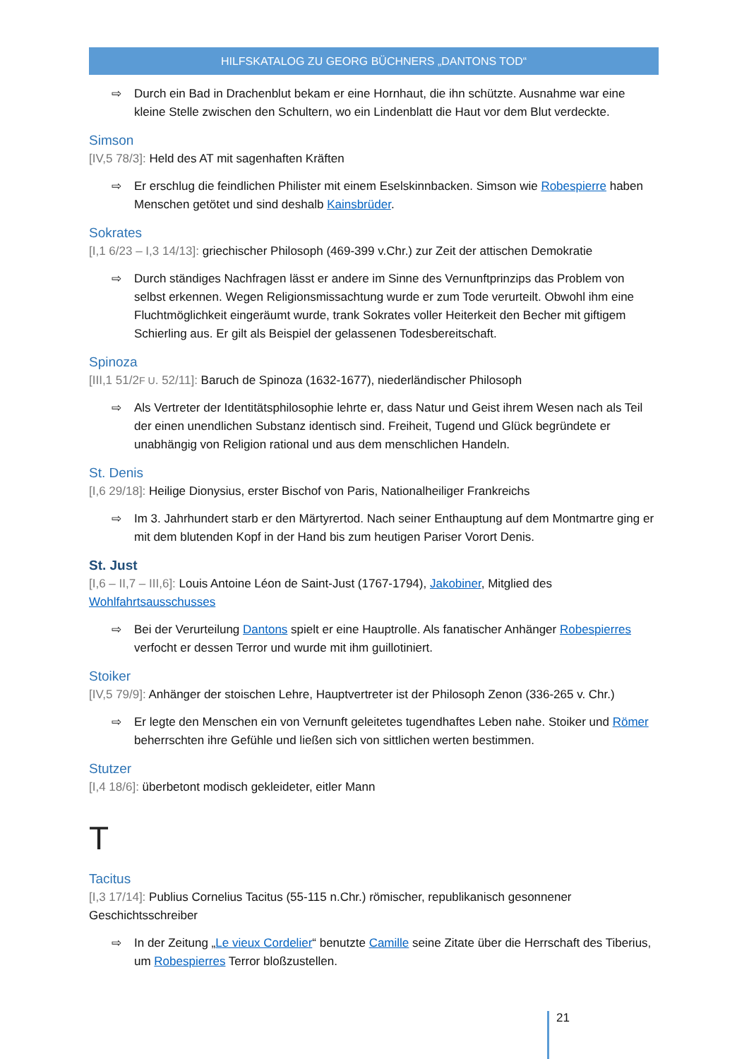HILFSKATALOG ZU GEORG BÜCHNERS „DANTONS TOD“
⇨ Durch ein Bad in Drachenblut bekam er eine Hornhaut, die ihn schützte. Ausnahme war eine kleine Stelle zwischen den Schultern, wo ein Lindenblatt die Haut vor dem Blut verdeckte.
Simson
[IV,5 78/3]: Held des AT mit sagenhaften Kräften
⇨ Er erschlug die feindlichen Philister mit einem Eselskinnbacken. Simson wie Robespierre haben Menschen getötet und sind deshalb Kainsbrüder.
Sokrates
[I,1 6/23 – I,3 14/13]: griechischer Philosoph (469-399 v.Chr.) zur Zeit der attischen Demokratie
⇨ Durch ständiges Nachfragen lässt er andere im Sinne des Vernunftprinzips das Problem von selbst erkennen. Wegen Religionsmissachtung wurde er zum Tode verurteilt. Obwohl ihm eine Fluchtmöglichkeit eingeräumt wurde, trank Sokrates voller Heiterkeit den Becher mit giftigem Schierling aus. Er gilt als Beispiel der gelassenen Todesbereitschaft.
Spinoza
[III,1 51/2F U. 52/11]: Baruch de Spinoza (1632-1677), niederländischer Philosoph
⇨ Als Vertreter der Identitätsphilosophie lehrte er, dass Natur und Geist ihrem Wesen nach als Teil der einen unendlichen Substanz identisch sind. Freiheit, Tugend und Glück begründete er unabhängig von Religion rational und aus dem menschlichen Handeln.
St. Denis
[I,6 29/18]: Heilige Dionysius, erster Bischof von Paris, Nationalheiliger Frankreichs
⇨ Im 3. Jahrhundert starb er den Märtyrertod. Nach seiner Enthauptung auf dem Montmartre ging er mit dem blutenden Kopf in der Hand bis zum heutigen Pariser Vorort Denis.
St. Just
[I,6 – II,7 – III,6]: Louis Antoine Léon de Saint-Just (1767-1794), Jakobiner, Mitglied des Wohlfahrtsausschusses
⇨ Bei der Verurteilung Dantons spielt er eine Hauptrolle. Als fanatischer Anhänger Robespierres verfocht er dessen Terror und wurde mit ihm guillotiniert.
Stoiker
[IV,5 79/9]: Anhänger der stoischen Lehre, Hauptvertreter ist der Philosoph Zenon (336-265 v. Chr.)
⇨ Er legte den Menschen ein von Vernunft geleitetes tugendhaftes Leben nahe. Stoiker und Römer beherrschten ihre Gefühle und ließen sich von sittlichen werten bestimmen.
Stutzer
[I,4 18/6]: überbetont modisch gekleideter, eitler Mann
T
Tacitus
[I,3 17/14]: Publius Cornelius Tacitus (55-115 n.Chr.) römischer, republikanisch gesonnener Geschichtsschreiber
⇨ In der Zeitung „Le vieux Cordelier“ benutzte Camille seine Zitate über die Herrschaft des Tiberius, um Robespierres Terror bloßzustellen.
21